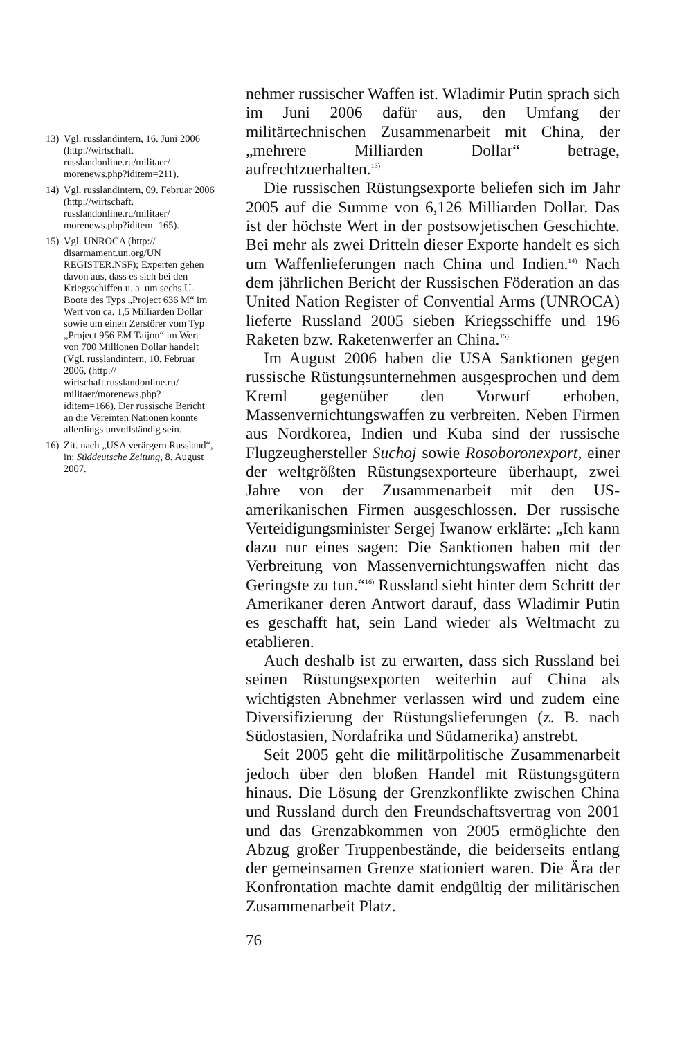nehmer russischer Waffen ist. Wladimir Putin sprach sich im Juni 2006 dafür aus, den Umfang der militärtechnischen Zusammenarbeit mit China, der „mehrere Milliarden Dollar“ betrage, aufrechtzuerhalten.<sup>13)</sup>
Die russischen Rüstungsexporte beliefen sich im Jahr 2005 auf die Summe von 6,126 Milliarden Dollar. Das ist der höchste Wert in der postsowjetischen Geschichte. Bei mehr als zwei Dritteln dieser Exporte handelt es sich um Waffenlieferungen nach China und Indien.<sup>14)</sup> Nach dem jährlichen Bericht der Russischen Föderation an das United Nation Register of Convential Arms (UNROCA) lieferte Russland 2005 sieben Kriegsschiffe und 196 Raketen bzw. Raketenwerfer an China.<sup>15)</sup>
Im August 2006 haben die USA Sanktionen gegen russische Rüstungsunternehmen ausgesprochen und dem Kreml gegenüber den Vorwurf erhoben, Massenvernichtungswaffen zu verbreiten. Neben Firmen aus Nordkorea, Indien und Kuba sind der russische Flugzeughersteller Suchoj sowie Rosoboronexport, einer der weltgrößten Rüstungsexporteure überhaupt, zwei Jahre von der Zusammenarbeit mit den US-amerikanischen Firmen ausgeschlossen. Der russische Verteidigungsminister Sergej Iwanow erklärte: „Ich kann dazu nur eines sagen: Die Sanktionen haben mit der Verbreitung von Massenvernichtungswaffen nicht das Geringste zu tun.“<sup>16)</sup> Russland sieht hinter dem Schritt der Amerikaner deren Antwort darauf, dass Wladimir Putin es geschafft hat, sein Land wieder als Weltmacht zu etablieren.
Auch deshalb ist zu erwarten, dass sich Russland bei seinen Rüstungsexporten weiterhin auf China als wichtigsten Abnehmer verlassen wird und zudem eine Diversifizierung der Rüstungslieferungen (z. B. nach Südostasien, Nordafrika und Südamerika) anstrebt.
Seit 2005 geht die militärpolitische Zusammenarbeit jedoch über den bloßen Handel mit Rüstungsgütern hinaus. Die Lösung der Grenzkonflikte zwischen China und Russland durch den Freundschaftsvertrag von 2001 und das Grenzabkommen von 2005 ermöglichte den Abzug großer Truppenbestände, die beiderseits entlang der gemeinsamen Grenze stationiert waren. Die Ära der Konfrontation machte damit endgültig der militärischen Zusammenarbeit Platz.
76
13) Vgl. russlandintern, 16. Juni 2006 (http://wirtschaft. russlandonline.ru/militaer/ morenews.php?iditem=211).
14) Vgl. russlandintern, 09. Februar 2006 (http://wirtschaft. russlandonline.ru/militaer/ morenews.php?iditem=165).
15) Vgl. UNROCA (http:// disarmament.un.org/UN_ REGISTER.NSF); Experten gehen davon aus, dass es sich bei den Kriegsschiffen u. a. um sechs U-Boote des Typs „Project 636 M“ im Wert von ca. 1,5 Milliarden Dollar sowie um einen Zerstörer vom Typ „Project 956 EM Taijou“ im Wert von 700 Millionen Dollar handelt (Vgl. russlandintern, 10. Februar 2006, (http:// wirtschaft.russlandonline.ru/ militaer/morenews.php? iditem=166). Der russische Bericht an die Vereinten Nationen könnte allerdings unvollständig sein.
16) Zit. nach „USA verärgern Russland“, in: Süddeutsche Zeitung, 8. August 2007.